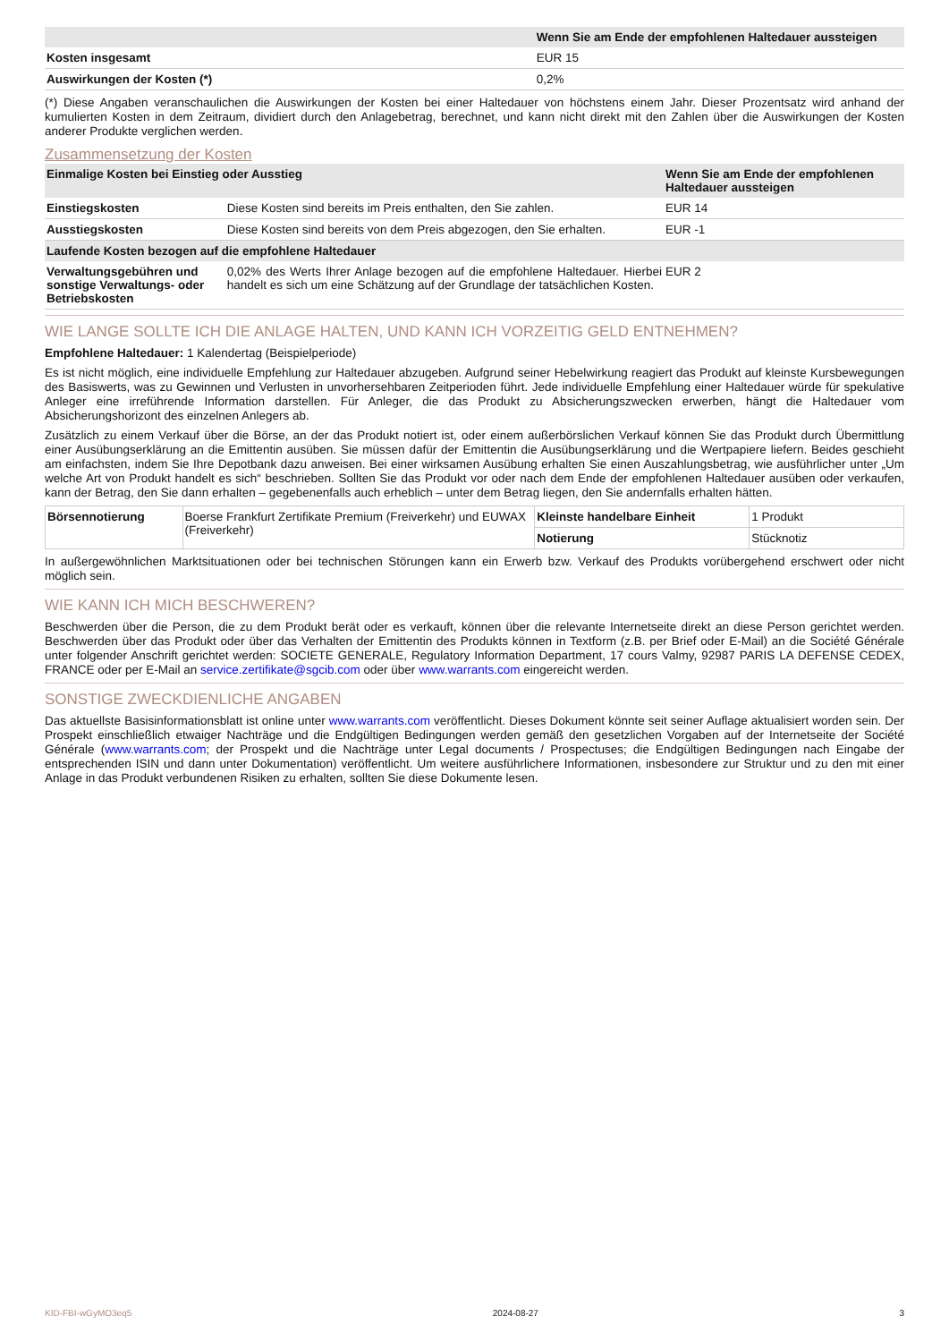| | Wenn Sie am Ende der empfohlenen Haltedauer aussteigen |
| --- | --- |
| Kosten insgesamt | EUR 15 |
| Auswirkungen der Kosten (*) | 0,2% |
(*) Diese Angaben veranschaulichen die Auswirkungen der Kosten bei einer Haltedauer von höchstens einem Jahr. Dieser Prozentsatz wird anhand der kumulierten Kosten in dem Zeitraum, dividiert durch den Anlagebetrag, berechnet, und kann nicht direkt mit den Zahlen über die Auswirkungen der Kosten anderer Produkte verglichen werden.
Zusammensetzung der Kosten
| Einmalige Kosten bei Einstieg oder Ausstieg | | Wenn Sie am Ende der empfohlenen Haltedauer aussteigen |
| --- | --- | --- |
| Einstiegskosten | Diese Kosten sind bereits im Preis enthalten, den Sie zahlen. | EUR 14 |
| Ausstiegskosten | Diese Kosten sind bereits von dem Preis abgezogen, den Sie erhalten. | EUR -1 |
| Laufende Kosten bezogen auf die empfohlene Haltedauer | | |
| Verwaltungsgebühren und sonstige Verwaltungs- oder Betriebskosten | 0,02% des Werts Ihrer Anlage bezogen auf die empfohlene Haltedauer. Hierbei handelt es sich um eine Schätzung auf der Grundlage der tatsächlichen Kosten. | EUR 2 |
WIE LANGE SOLLTE ICH DIE ANLAGE HALTEN, UND KANN ICH VORZEITIG GELD ENTNEHMEN?
Empfohlene Haltedauer: 1 Kalendertag (Beispielperiode)
Es ist nicht möglich, eine individuelle Empfehlung zur Haltedauer abzugeben. Aufgrund seiner Hebelwirkung reagiert das Produkt auf kleinste Kursbewegungen des Basiswerts, was zu Gewinnen und Verlusten in unvorhersehbaren Zeitperioden führt. Jede individuelle Empfehlung einer Haltedauer würde für spekulative Anleger eine irreführende Information darstellen. Für Anleger, die das Produkt zu Absicherungszwecken erwerben, hängt die Haltedauer vom Absicherungshorizont des einzelnen Anlegers ab.
Zusätzlich zu einem Verkauf über die Börse, an der das Produkt notiert ist, oder einem außerbörslichen Verkauf können Sie das Produkt durch Übermittlung einer Ausübungserklärung an die Emittentin ausüben. Sie müssen dafür der Emittentin die Ausübungserklärung und die Wertpapiere liefern. Beides geschieht am einfachsten, indem Sie Ihre Depotbank dazu anweisen. Bei einer wirksamen Ausübung erhalten Sie einen Auszahlungsbetrag, wie ausführlicher unter „Um welche Art von Produkt handelt es sich“ beschrieben. Sollten Sie das Produkt vor oder nach dem Ende der empfohlenen Haltedauer ausüben oder verkaufen, kann der Betrag, den Sie dann erhalten – gegebenenfalls auch erheblich – unter dem Betrag liegen, den Sie andernfalls erhalten hätten.
| Börsennotierung | Boerse Frankfurt Zertifikate Premium (Freiverkehr) und EUWAX (Freiverkehr) | Kleinste handelbare Einheit | 1 Produkt |
| | | Notierung | Stücknotiz |
In außergewöhnlichen Marktsituationen oder bei technischen Störungen kann ein Erwerb bzw. Verkauf des Produkts vorübergehend erschwert oder nicht möglich sein.
WIE KANN ICH MICH BESCHWEREN?
Beschwerden über die Person, die zu dem Produkt berät oder es verkauft, können über die relevante Internetseite direkt an diese Person gerichtet werden. Beschwerden über das Produkt oder über das Verhalten der Emittentin des Produkts können in Textform (z.B. per Brief oder E-Mail) an die Société Générale unter folgender Anschrift gerichtet werden: SOCIETE GENERALE, Regulatory Information Department, 17 cours Valmy, 92987 PARIS LA DEFENSE CEDEX, FRANCE oder per E-Mail an service.zertifikate@sgcib.com oder über www.warrants.com eingereicht werden.
SONSTIGE ZWECKDIENLICHE ANGABEN
Das aktuellste Basisinformationsblatt ist online unter www.warrants.com veröffentlicht. Dieses Dokument könnte seit seiner Auflage aktualisiert worden sein. Der Prospekt einschließlich etwaiger Nachträge und die Endgültigen Bedingungen werden gemäß den gesetzlichen Vorgaben auf der Internetseite der Société Générale (www.warrants.com; der Prospekt und die Nachträge unter Legal documents / Prospectuses; die Endgültigen Bedingungen nach Eingabe der entsprechenden ISIN und dann unter Dokumentation) veröffentlicht. Um weitere ausführlichere Informationen, insbesondere zur Struktur und zu den mit einer Anlage in das Produkt verbundenen Risiken zu erhalten, sollten Sie diese Dokumente lesen.
KID-FBI-wGyMO3eq5 2024-08-27 3